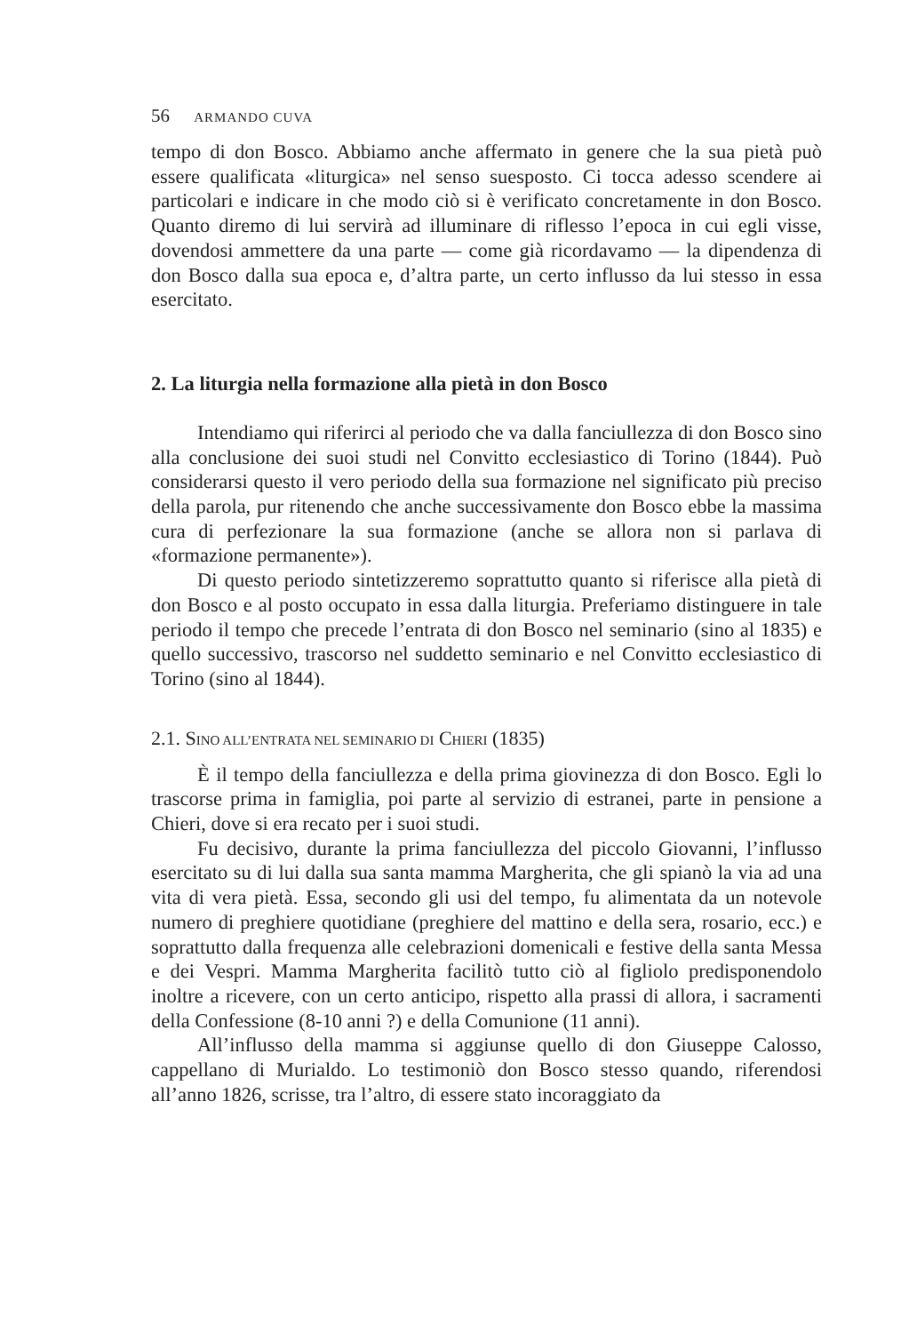56 ARMANDO CUVA
tempo di don Bosco. Abbiamo anche affermato in genere che la sua pietà può essere qualificata «liturgica» nel senso suesposto. Ci tocca adesso scendere ai particolari e indicare in che modo ciò si è verificato concretamente in don Bosco. Quanto diremo di lui servirà ad illuminare di riflesso l’epoca in cui egli visse, dovendosi ammettere da una parte — come già ricordavamo — la dipendenza di don Bosco dalla sua epoca e, d’altra parte, un certo influsso da lui stesso in essa esercitato.
2. La liturgia nella formazione alla pietà in don Bosco
Intendiamo qui riferirci al periodo che va dalla fanciullezza di don Bosco sino alla conclusione dei suoi studi nel Convitto ecclesiastico di Torino (1844). Può considerarsi questo il vero periodo della sua formazione nel significato più preciso della parola, pur ritenendo che anche successivamente don Bosco ebbe la massima cura di perfezionare la sua formazione (anche se allora non si parlava di «formazione permanente»).
Di questo periodo sintetizzeremo soprattutto quanto si riferisce alla pietà di don Bosco e al posto occupato in essa dalla liturgia. Preferiamo distinguere in tale periodo il tempo che precede l’entrata di don Bosco nel seminario (sino al 1835) e quello successivo, trascorso nel suddetto seminario e nel Convitto ecclesiastico di Torino (sino al 1844).
2.1. SINO ALL’ENTRATA NEL SEMINARIO DI CHIERI (1835)
È il tempo della fanciullezza e della prima giovinezza di don Bosco. Egli lo trascorse prima in famiglia, poi parte al servizio di estranei, parte in pensione a Chieri, dove si era recato per i suoi studi.
Fu decisivo, durante la prima fanciullezza del piccolo Giovanni, l’influsso esercitato su di lui dalla sua santa mamma Margherita, che gli spianò la via ad una vita di vera pietà. Essa, secondo gli usi del tempo, fu alimentata da un notevole numero di preghiere quotidiane (preghiere del mattino e della sera, rosario, ecc.) e soprattutto dalla frequenza alle celebrazioni domenicali e festive della santa Messa e dei Vespri. Mamma Margherita facilitò tutto ciò al figliolo predisponendolo inoltre a ricevere, con un certo anticipo, rispetto alla prassi di allora, i sacramenti della Confessione (8-10 anni ?) e della Comunione (11 anni).
All’influsso della mamma si aggiunse quello di don Giuseppe Calosso, cappellano di Murialdo. Lo testimoniò don Bosco stesso quando, riferendosi all’anno 1826, scrisse, tra l’altro, di essere stato incoraggiato da